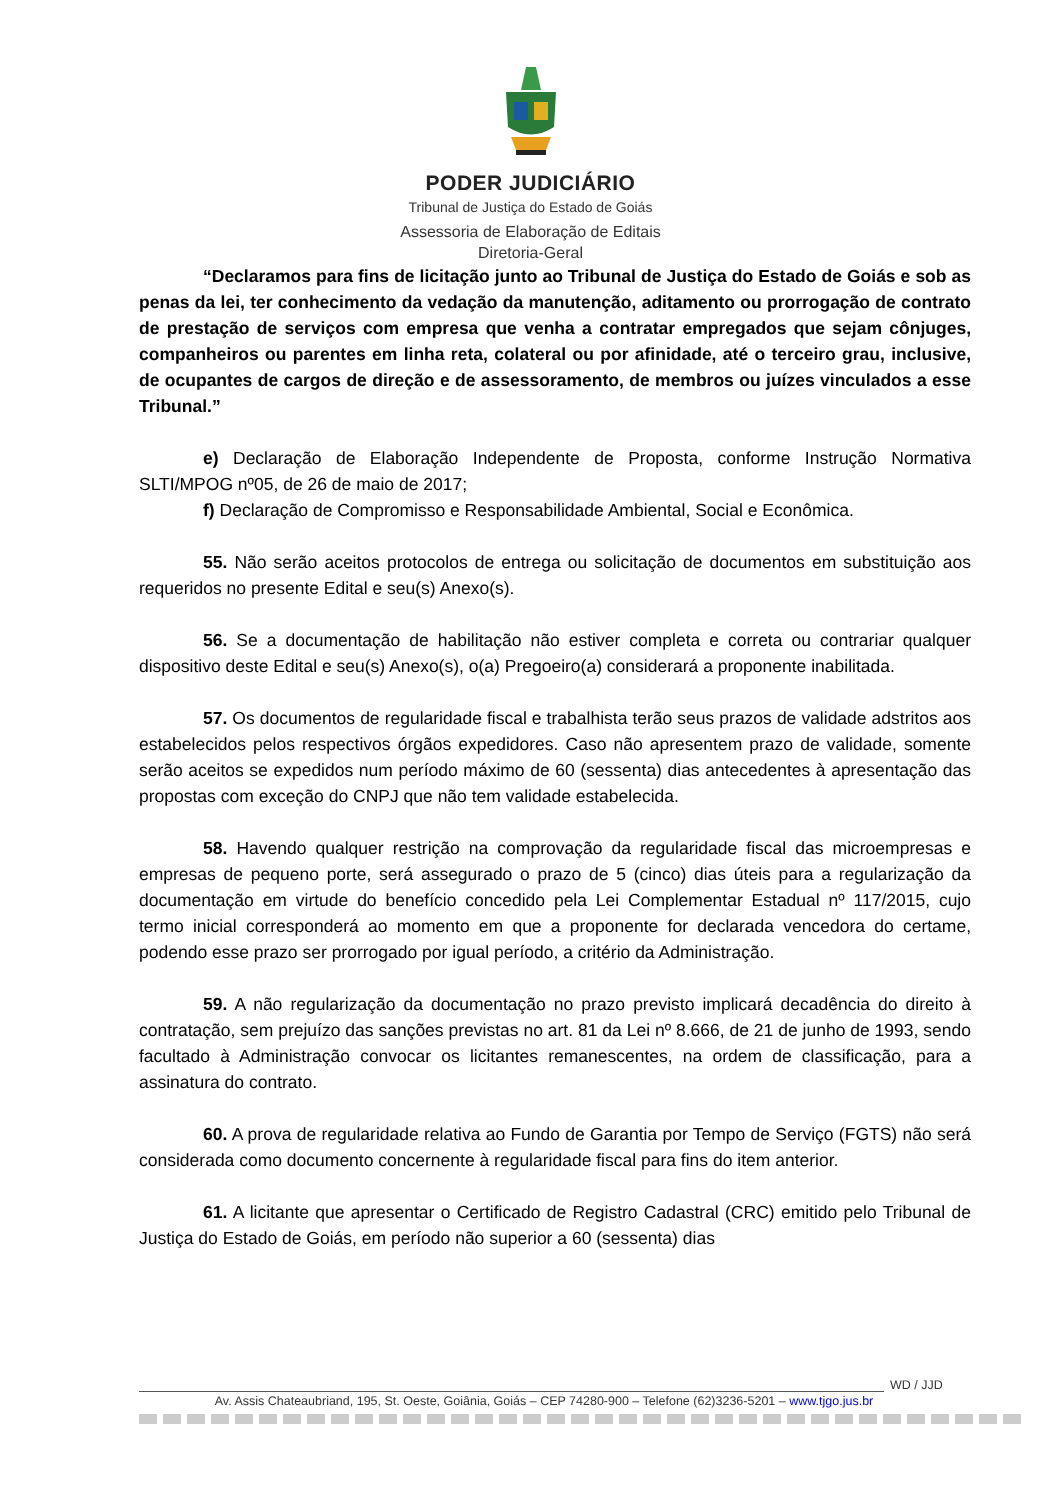PODER JUDICIÁRIO
Tribunal de Justiça do Estado de Goiás
Assessoria de Elaboração de Editais
Diretoria-Geral
“Declaramos para fins de licitação junto ao Tribunal de Justiça do Estado de Goiás e sob as penas da lei, ter conhecimento da vedação da manutenção, aditamento ou prorrogação de contrato de prestação de serviços com empresa que venha a contratar empregados que sejam cônjuges, companheiros ou parentes em linha reta, colateral ou por afinidade, até o terceiro grau, inclusive, de ocupantes de cargos de direção e de assessoramento, de membros ou juízes vinculados a esse Tribunal.”
e) Declaração de Elaboração Independente de Proposta, conforme Instrução Normativa SLTI/MPOG nº05, de 26 de maio de 2017;
f) Declaração de Compromisso e Responsabilidade Ambiental, Social e Econômica.
55. Não serão aceitos protocolos de entrega ou solicitação de documentos em substituição aos requeridos no presente Edital e seu(s) Anexo(s).
56. Se a documentação de habilitação não estiver completa e correta ou contrariar qualquer dispositivo deste Edital e seu(s) Anexo(s), o(a) Pregoeiro(a) considerará a proponente inabilitada.
57. Os documentos de regularidade fiscal e trabalhista terão seus prazos de validade adstritos aos estabelecidos pelos respectivos órgãos expedidores. Caso não apresentem prazo de validade, somente serão aceitos se expedidos num período máximo de 60 (sessenta) dias antecedentes à apresentação das propostas com exceção do CNPJ que não tem validade estabelecida.
58. Havendo qualquer restrição na comprovação da regularidade fiscal das microempresas e empresas de pequeno porte, será assegurado o prazo de 5 (cinco) dias úteis para a regularização da documentação em virtude do benefício concedido pela Lei Complementar Estadual nº 117/2015, cujo termo inicial corresponderá ao momento em que a proponente for declarada vencedora do certame, podendo esse prazo ser prorrogado por igual período, a critério da Administração.
59. A não regularização da documentação no prazo previsto implicará decadência do direito à contratação, sem prejuízo das sanções previstas no art. 81 da Lei nº 8.666, de 21 de junho de 1993, sendo facultado à Administração convocar os licitantes remanescentes, na ordem de classificação, para a assinatura do contrato.
60. A prova de regularidade relativa ao Fundo de Garantia por Tempo de Serviço (FGTS) não será considerada como documento concernente à regularidade fiscal para fins do item anterior.
61. A licitante que apresentar o Certificado de Registro Cadastral (CRC) emitido pelo Tribunal de Justiça do Estado de Goiás, em período não superior a 60 (sessenta) dias
WD / JJD
Av. Assis Chateaubriand, 195, St. Oeste, Goiânia, Goiás – CEP 74280-900 – Telefone (62)3236-5201 – www.tjgo.jus.br